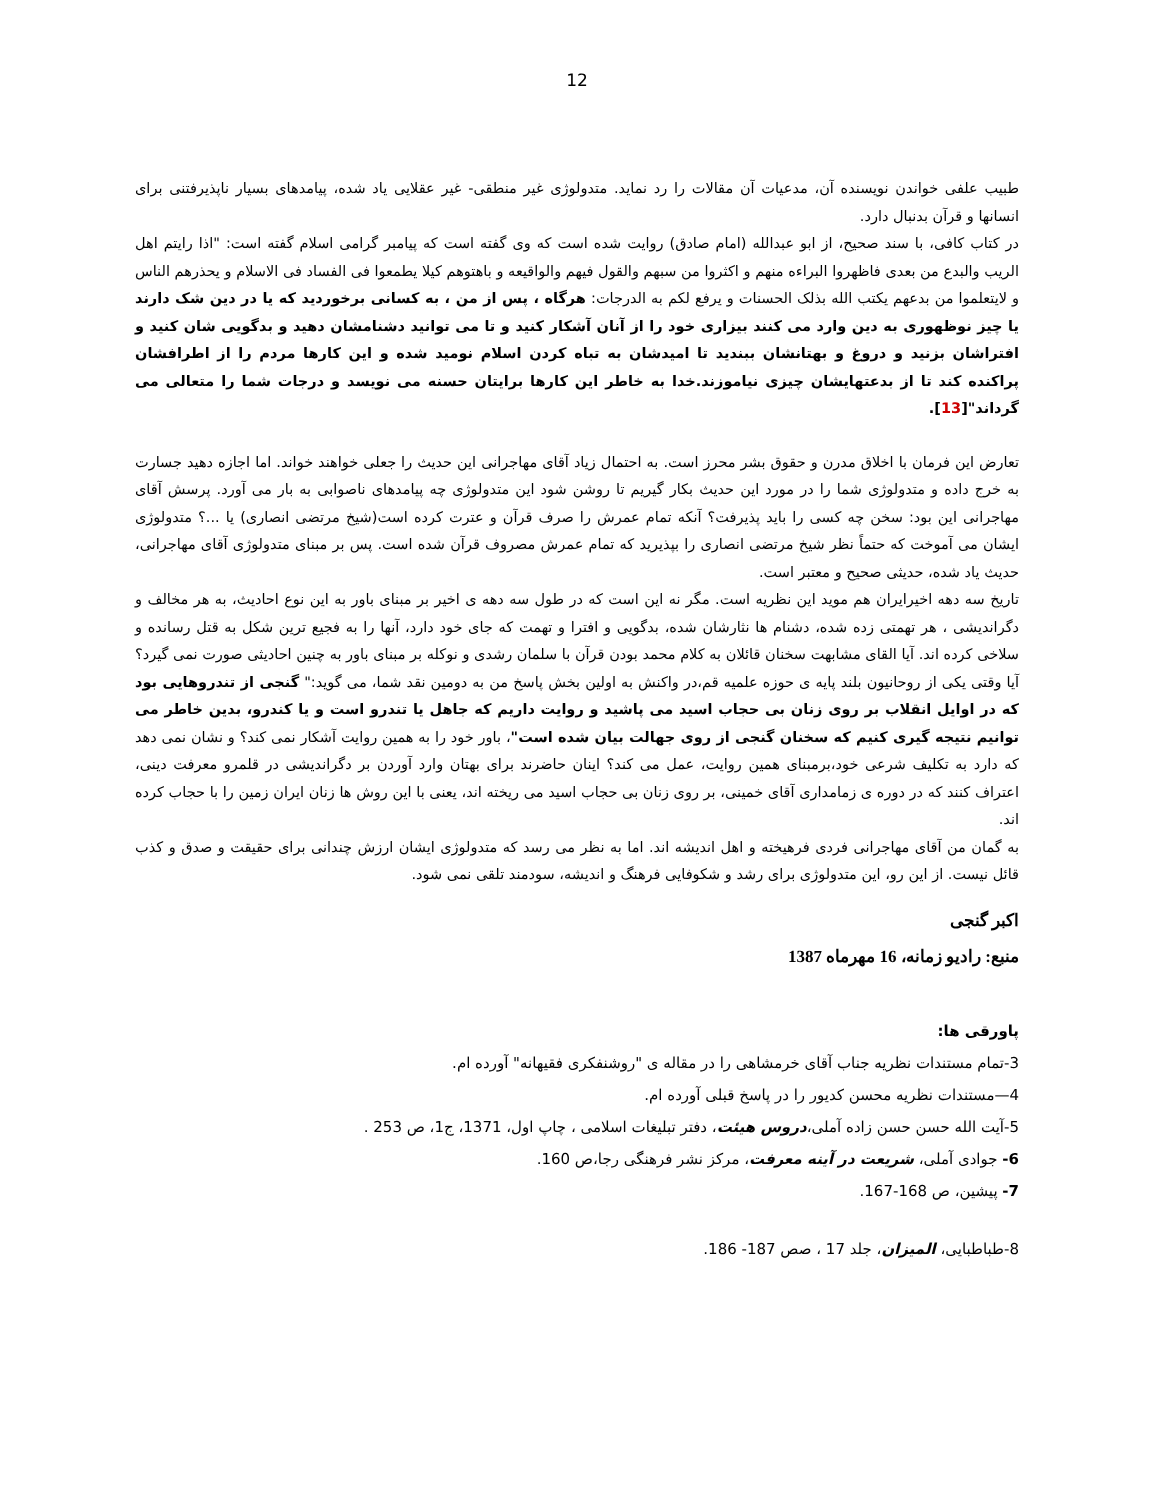12
طبیب علفی خواندن نویسنده آن، مدعیات آن مقالات را رد نماید. متدولوژی غیر منطقی- غیر عقلایی یاد شده، پیامدهای بسیار ناپذیرفتنی برای انسانها و قرآن بدنبال دارد.
در کتاب کافی، با سند صحیح، از ابو عبدالله (امام صادق) روایت شده است که وی گفته است که پیامبر گرامی اسلام گفته است: "اذا رایتم اهل الریب والبدع من بعدی فاظهروا البراءه منهم و اکثروا من سبهم والقول فیهم والواقیعه و باهتوهم کیلا یطمعوا فی الفساد فی الاسلام و یحذرهم الناس و لایتعلموا من بدعهم یکتب الله بذلک الحسنات و یرفع لکم به الدرجات: هرگاه ، پس از من ، به کسانی برخوردید که یا در دین شک دارند یا چیز نوظهوری به دین وارد می کنند بیزاری خود را از آنان آشکار کنید و تا می توانید دشنامشان دهید و بدگویی شان کنید و افتراشان بزنید و دروغ و بهتانشان ببندید تا امیدشان به تباه کردن اسلام نومید شده و این کارها مردم را از اطرافشان پراکنده کند تا از بدعتهایشان چیزی نیاموزند.خدا به خاطر این کارها برایتان حسنه می نویسد و درجات شما را متعالی می گرداند"[13].
تعارض این فرمان با اخلاق مدرن و حقوق بشر محرز است. به احتمال زیاد آقای مهاجرانی این حدیث را جعلی خواهند خواند. اما اجازه دهید جسارت به خرج داده و متدولوژی شما را در مورد این حدیث بکار گیریم تا روشن شود این متدولوژی چه پیامدهای ناصوابی به بار می آورد. پرسش آقای مهاجرانی این بود: سخن چه کسی را باید پذیرفت؟ آنکه تمام عمرش را صرف قرآن و عترت کرده است(شیخ مرتضی انصاری) یا ...؟ متدولوژی ایشان می آموخت که حتماً نظر شیخ مرتضی انصاری را بپذیرید که تمام عمرش مصروف قرآن شده است. پس بر مبنای متدولوژی آقای مهاجرانی، حدیث یاد شده، حدیثی صحیح و معتبر است.
تاریخ سه دهه اخیرایران هم موید این نظریه است. مگر نه این است که در طول سه دهه ی اخیر بر مبنای باور به این نوع احادیث، به هر مخالف و دگراندیشی ، هر تهمتی زده شده، دشنام ها نثارشان شده، بدگویی و افترا و تهمت که جای خود دارد، آنها را به فجیع ترین شکل به قتل رسانده و سلاخی کرده اند. آیا القای مشابهت سخنان قائلان به کلام محمد بودن قرآن با سلمان رشدی و نوکله بر مبنای باور به چنین احادیثی صورت نمی گیرد؟ آیا وقتی یکی از روحانیون بلند پایه ی حوزه علمیه قم،در واکنش به اولین بخش پاسخ من به دومین نقد شما، می گوید:" گنجی از تندروهایی بود که در اوایل انقلاب بر روی زنان بی حجاب اسید می پاشید و روایت داریم که جاهل یا تندرو است و یا کندرو، بدین خاطر می توانیم نتیجه گیری کنیم که سخنان گنجی از روی جهالت بیان شده است"، باور خود را به همین روایت آشکار نمی کند؟ و نشان نمی دهد که دارد به تکلیف شرعی خود،برمبنای همین روایت، عمل می کند؟ اینان حاضرند برای بهتان وارد آوردن بر دگراندیشی در قلمرو معرفت دینی، اعتراف کنند که در دوره ی زمامداری آقای خمینی، بر روی زنان بی حجاب اسید می ریخته اند، یعنی با این روش ها زنان ایران زمین را با حجاب کرده اند.
به گمان من آقای مهاجرانی فردی فرهیخته و اهل اندیشه اند. اما به نظر می رسد که متدولوژی ایشان ارزش چندانی برای حقیقت و صدق و کذب قائل نیست. از این رو، این متدولوژی برای رشد و شکوفایی فرهنگ و اندیشه، سودمند تلقی نمی شود.
اکبر گنجی
منبع: رادیو زمانه، 16 مهرماه 1387
پاورقی ها:
3-تمام مستندات نظریه جناب آقای خرمشاهی را در مقاله ی "روشنفکری فقیهانه" آورده ام.
4—مستندات نظریه محسن کدیور را در پاسخ قبلی آورده ام.
5-آیت الله حسن حسن زاده آملی،دروس هیئت، دفتر تبلیغات اسلامی ، چاپ اول، 1371، ج1، ص 253 .
6- جوادی آملی، شریعت در آینه معرفت، مرکز نشر فرهنگی رجا،ص 160.
7- پیشین، ص 168-167.
8-طباطبایی، المیزان، جلد 17 ، صص 187- 186.